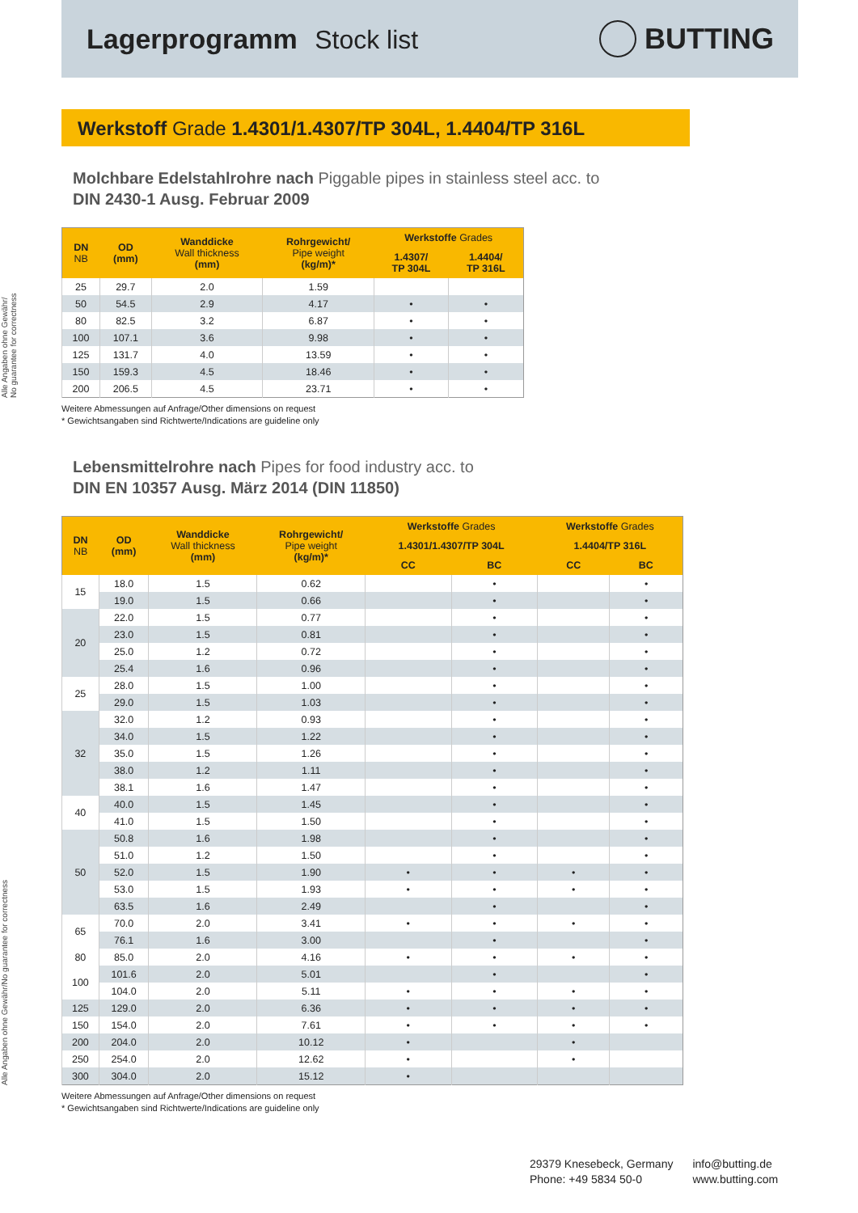Lagerprogramm Stock list BUTTING
Werkstoff Grade 1.4301/1.4307/TP 304L, 1.4404/TP 316L
Molchbare Edelstahlrohre nach Piggable pipes in stainless steel acc. to
DIN 2430-1 Ausg. Februar 2009
Alle Angaben ohne Gewähr/
No guarantee for correctness
| DN NB | OD (mm) | Wanddicke Wall thickness (mm) | Rohrgewicht/ Pipe weight (kg/m)* | Werkstoffe Grades | |
| --- | --- | --- | --- | --- | --- |
| | | | | 1.4307/ TP 304L | 1.4404/ TP 316L |
| 25 | 29.7 | 2.0 | 1.59 | | |
| 50 | 54.5 | 2.9 | 4.17 | • | • |
| 80 | 82.5 | 3.2 | 6.87 | • | • |
| 100 | 107.1 | 3.6 | 9.98 | • | • |
| 125 | 131.7 | 4.0 | 13.59 | • | • |
| 150 | 159.3 | 4.5 | 18.46 | • | • |
| 200 | 206.5 | 4.5 | 23.71 | • | • |
Weitere Abmessungen auf Anfrage/Other dimensions on request
* Gewichtsangaben sind Richtwerte/Indications are guideline only
Lebensmittelrohre nach Pipes for food industry acc. to
DIN EN 10357 Ausg. März 2014 (DIN 11850)
Alle Angaben ohne Gewähr/No guarantee for correctness
| DN NB | OD (mm) | Wanddicke Wall thickness (mm) | Rohrgewicht/ Pipe weight (kg/m)* | Werkstoffe Grades | | Werkstoffe Grades | |
| --- | --- | --- | --- | --- | --- | --- | --- |
| | | | | 1.4301/1.4307/TP 304L | | 1.4404/TP 316L | |
| | | | | CC | BC | CC | BC |
| 15 | 18.0 | 1.5 | 0.62 | | • | | • |
| | 19.0 | 1.5 | 0.66 | | • | | • |
| 20 | 22.0 | 1.5 | 0.77 | | • | | • |
| | 23.0 | 1.5 | 0.81 | | • | | • |
| | 25.0 | 1.2 | 0.72 | | • | | • |
| | 25.4 | 1.6 | 0.96 | | • | | • |
| 25 | 28.0 | 1.5 | 1.00 | | • | | • |
| | 29.0 | 1.5 | 1.03 | | • | | • |
| 32 | 32.0 | 1.2 | 0.93 | | • | | • |
| | 34.0 | 1.5 | 1.22 | | • | | • |
| | 35.0 | 1.5 | 1.26 | | • | | • |
| | 38.0 | 1.2 | 1.11 | | • | | • |
| | 38.1 | 1.6 | 1.47 | | • | | • |
| 40 | 40.0 | 1.5 | 1.45 | | • | | • |
| | 41.0 | 1.5 | 1.50 | | • | | • |
| 50 | 50.8 | 1.6 | 1.98 | | • | | • |
| | 51.0 | 1.2 | 1.50 | | • | | • |
| | 52.0 | 1.5 | 1.90 | • | • | • | • |
| | 53.0 | 1.5 | 1.93 | • | • | • | • |
| | 63.5 | 1.6 | 2.49 | | • | | • |
| 65 | 70.0 | 2.0 | 3.41 | • | • | • | • |
| | 76.1 | 1.6 | 3.00 | | • | | • |
| 80 | 85.0 | 2.0 | 4.16 | • | • | • | • |
| 100 | 101.6 | 2.0 | 5.01 | | • | | • |
| | 104.0 | 2.0 | 5.11 | • | • | • | • |
| 125 | 129.0 | 2.0 | 6.36 | • | • | • | • |
| 150 | 154.0 | 2.0 | 7.61 | • | • | • | • |
| 200 | 204.0 | 2.0 | 10.12 | • | | • | |
| 250 | 254.0 | 2.0 | 12.62 | • | | • | |
| 300 | 304.0 | 2.0 | 15.12 | • | | | |
Weitere Abmessungen auf Anfrage/Other dimensions on request
* Gewichtsangaben sind Richtwerte/Indications are guideline only
29379 Knesebeck, Germany
Phone: +49 5834 50-0
info@butting.de
www.butting.com